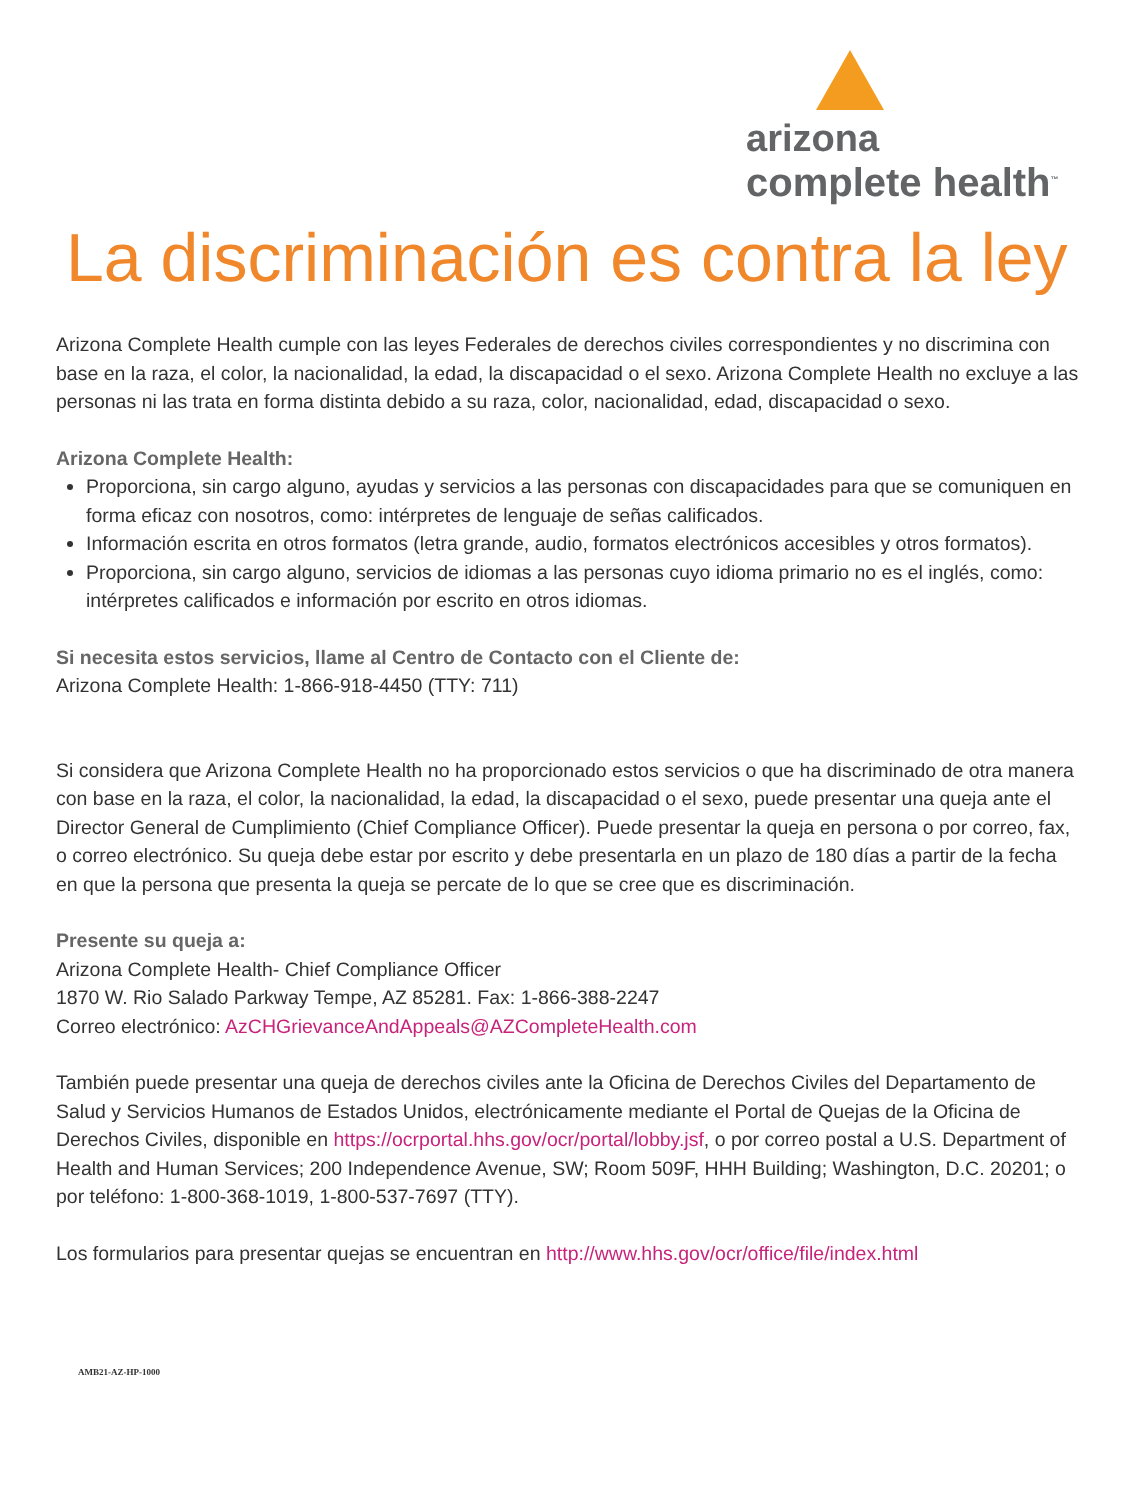arizona
complete health<sup>™</sup>
La discriminación es contra la ley
Arizona Complete Health cumple con las leyes Federales de derechos civiles correspondientes y no discrimina con base en la raza, el color, la nacionalidad, la edad, la discapacidad o el sexo. Arizona Complete Health no excluye a las personas ni las trata en forma distinta debido a su raza, color, nacionalidad, edad, discapacidad o sexo.
Arizona Complete Health:
Proporciona, sin cargo alguno, ayudas y servicios a las personas con discapacidades para que se comuniquen en forma eficaz con nosotros, como: intérpretes de lenguaje de señas calificados.
Información escrita en otros formatos (letra grande, audio, formatos electrónicos accesibles y otros formatos).
Proporciona, sin cargo alguno, servicios de idiomas a las personas cuyo idioma primario no es el inglés, como: intérpretes calificados e información por escrito en otros idiomas.
Si necesita estos servicios, llame al Centro de Contacto con el Cliente de:
Arizona Complete Health: 1-866-918-4450 (TTY: 711)
Si considera que Arizona Complete Health no ha proporcionado estos servicios o que ha discriminado de otra manera con base en la raza, el color, la nacionalidad, la edad, la discapacidad o el sexo, puede presentar una queja ante el Director General de Cumplimiento (Chief Compliance Officer). Puede presentar la queja en persona o por correo, fax, o correo electrónico. Su queja debe estar por escrito y debe presentarla en un plazo de 180 días a partir de la fecha en que la persona que presenta la queja se percate de lo que se cree que es discriminación.
Presente su queja a:
Arizona Complete Health- Chief Compliance Officer
1870 W. Rio Salado Parkway Tempe, AZ 85281. Fax: 1-866-388-2247
Correo electrónico: AzCHGrievanceAndAppeals@AZCompleteHealth.com
También puede presentar una queja de derechos civiles ante la Oficina de Derechos Civiles del Departamento de Salud y Servicios Humanos de Estados Unidos, electrónicamente mediante el Portal de Quejas de la Oficina de Derechos Civiles, disponible en https://ocrportal.hhs.gov/ocr/portal/lobby.jsf, o por correo postal a U.S. Department of Health and Human Services; 200 Independence Avenue, SW; Room 509F, HHH Building; Washington, D.C. 20201; o por teléfono: 1-800-368-1019, 1-800-537-7697 (TTY).
Los formularios para presentar quejas se encuentran en http://www.hhs.gov/ocr/office/file/index.html
AMB21-AZ-HP-1000